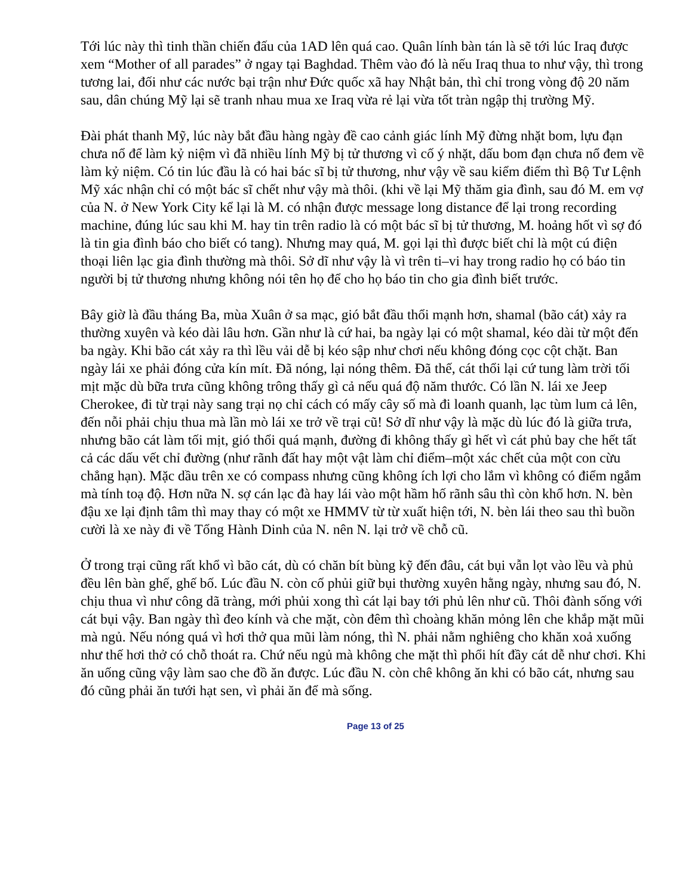Tới lúc này thì tinh thần chiến đấu của 1AD lên quá cao. Quân lính bàn tán là sẽ tới lúc Iraq được xem “Mother of all parades” ở ngay tại Baghdad. Thêm vào đó là nếu Iraq thua to như vậy, thì trong tương lai, đối như các nước bại trận như Đức quốc xã hay Nhật bản, thì chỉ trong vòng độ 20 năm sau, dân chúng Mỹ lại sẽ tranh nhau mua xe Iraq vừa rẻ lại vừa tốt tràn ngập thị trường Mỹ.
Đài phát thanh Mỹ, lúc này bắt đầu hàng ngày đề cao cảnh giác lính Mỹ đừng nhặt bom, lựu đạn chưa nổ để làm kỷ niệm vì đã nhiều lính Mỹ bị tử thương vì cố ý nhặt, dấu bom đạn chưa nổ đem về làm kỷ niệm. Có tin lúc đầu là có hai bác sĩ bị tử thương, như vậy về sau kiểm điểm thì Bộ Tư Lệnh Mỹ xác nhận chỉ có một bác sĩ chết như vậy mà thôi. (khi về lại Mỹ thăm gia đình, sau đó M. em vợ của N. ở New York City kể lại là M. có nhận được message long distance để lại trong recording machine, đúng lúc sau khi M. hay tin trên radio là có một bác sĩ bị tử thương, M. hoảng hốt vì sợ đó là tin gia đình báo cho biết có tang). Nhưng may quá, M. gọi lại thì được biết chỉ là một cú điện thoại liên lạc gia đình thường mà thôi. Sở dĩ như vậy là vì trên ti–vi hay trong radio họ có báo tin người bị tử thương nhưng không nói tên họ để cho họ báo tin cho gia đình biết trước.
Bây giờ là đầu tháng Ba, mùa Xuân ở sa mạc, gió bắt đầu thổi mạnh hơn, shamal (bão cát) xảy ra thường xuyên và kéo dài lâu hơn. Gần như là cứ hai, ba ngày lại có một shamal, kéo dài từ một đến ba ngày. Khi bão cát xảy ra thì lều vải dễ bị kéo sập như chơi nếu không đóng cọc cột chặt. Ban ngày lái xe phải đóng cửa kín mít. Đã nóng, lại nóng thêm. Đã thế, cát thổi lại cứ tung làm trời tối mịt mặc dù bữa trưa cũng không trông thấy gì cả nếu quá độ năm thước. Có lần N. lái xe Jeep Cherokee, đi từ trại này sang trại nọ chỉ cách có mấy cây số mà đi loanh quanh, lạc tùm lum cả lên, đến nỗi phải chịu thua mà lần mò lái xe trở về trại cũ! Sở dĩ như vậy là mặc dù lúc đó là giữa trưa, nhưng bão cát làm tối mịt, gió thổi quá mạnh, đường đi không thấy gì hết vì cát phủ bay che hết tất cả các dấu vết chỉ đường (như rãnh đất hay một vật làm chỉ điểm–một xác chết của một con cừu chẳng hạn). Mặc dầu trên xe có compass nhưng cũng không ích lợi cho lắm vì không có điểm ngắm mà tính toạ độ. Hơn nữa N. sợ cán lạc đà hay lái vào một hầm hố rãnh sâu thì còn khổ hơn. N. bèn đậu xe lại định tâm thì may thay có một xe HMMV từ từ xuất hiện tới, N. bèn lái theo sau thì buồn cười là xe này đi về Tổng Hành Dinh của N. nên N. lại trở về chỗ cũ.
Ở trong trại cũng rất khổ vì bão cát, dù có chăn bít bùng kỹ đến đâu, cát bụi vẫn lọt vào lều và phủ đều lên bàn ghế, ghế bố. Lúc đầu N. còn cố phủi giữ bụi thường xuyên hằng ngày, nhưng sau đó, N. chịu thua vì như công dã tràng, mới phủi xong thì cát lại bay tới phủ lên như cũ. Thôi đành sống với cát bụi vậy. Ban ngày thì đeo kính và che mặt, còn đêm thì choàng khăn mỏng lên che khắp mặt mũi mà ngủ. Nếu nóng quá vì hơi thở qua mũi làm nóng, thì N. phải nằm nghiêng cho khăn xoả xuống như thế hơi thở có chỗ thoát ra. Chứ nếu ngủ mà không che mặt thì phổi hít đầy cát dễ như chơi. Khi ăn uống cũng vậy làm sao che đồ ăn được. Lúc đầu N. còn chê không ăn khi có bão cát, nhưng sau đó cũng phải ăn tưới hạt sen, vì phải ăn để mà sống.
Page 13 of 25